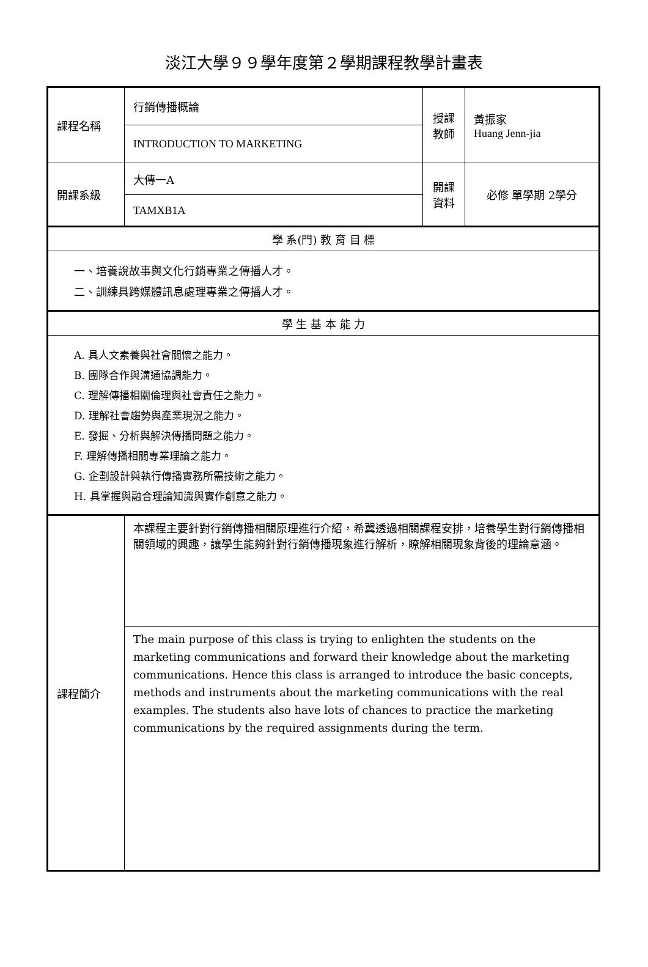淡江大學９９學年度第２學期課程教學計畫表
| 課程名稱 | 行銷傳播概論 | 授課 教師 | 黃振家 Huang Jenn-jia |
| | INTRODUCTION TO MARKETING | | |
| 開課系級 | 大傳一A | 開課 資料 | 必修 單學期 2學分 |
| | TAMXB1A | | |
| 學 系(門) 教 育 目 標 | | | |
| 一、培養說故事與文化行銷專業之傳播人才。 二、訓練具跨媒體訊息處理專業之傳播人才。 | | | |
| 學 生 基 本 能 力 | | | |
| A. 具人文素養與社會關懷之能力。 B. 團隊合作與溝通協調能力。 C. 理解傳播相關倫理與社會責任之能力。 D. 理解社會趨勢與產業現況之能力。 E. 發掘、分析與解決傳播問題之能力。 F. 理解傳播相關專業理論之能力。 G. 企劃設計與執行傳播實務所需技術之能力。 H. 具掌握與融合理論知識與實作創意之能力。 | | | |
| 課程簡介 | 本課程主要針對行銷傳播相關原理進行介紹，希冀透過相關課程安排，培養學生對行銷傳播相關領域的興趣，讓學生能夠針對行銷傳播現象進行解析，瞭解相關現象背後的理論意涵。 | | |
| | The main purpose of this class is trying to enlighten the students on the marketing communications and forward their knowledge about the marketing communications. Hence this class is arranged to introduce the basic concepts, methods and instruments about the marketing communications with the real examples. The students also have lots of chances to practice the marketing communications by the required assignments during the term. | | |